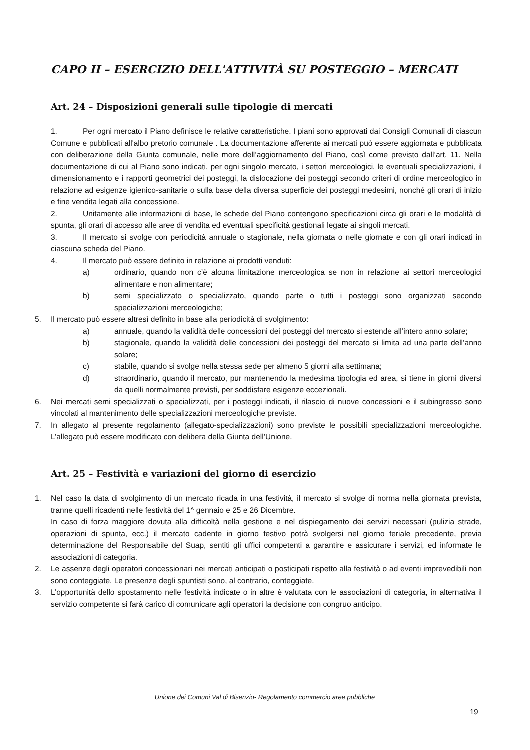CAPO II – ESERCIZIO DELL'ATTIVITÀ SU POSTEGGIO – MERCATI
Art. 24 – Disposizioni generali sulle tipologie di mercati
1. Per ogni mercato il Piano definisce le relative caratteristiche. I piani sono approvati dai Consigli Comunali di ciascun Comune e pubblicati all'albo pretorio comunale . La documentazione afferente ai mercati può essere aggiornata e pubblicata con deliberazione della Giunta comunale, nelle more dell’aggiornamento del Piano, così come previsto dall’art. 11. Nella documentazione di cui al Piano sono indicati, per ogni singolo mercato, i settori merceologici, le eventuali specializzazioni, il dimensionamento e i rapporti geometrici dei posteggi, la dislocazione dei posteggi secondo criteri di ordine merceologico in relazione ad esigenze igienico-sanitarie o sulla base della diversa superficie dei posteggi medesimi, nonché gli orari di inizio e fine vendita legati alla concessione.
2. Unitamente alle informazioni di base, le schede del Piano contengono specificazioni circa gli orari e le modalità di spunta, gli orari di accesso alle aree di vendita ed eventuali specificità gestionali legate ai singoli mercati.
3. Il mercato si svolge con periodicità annuale o stagionale, nella giornata o nelle giornate e con gli orari indicati in ciascuna scheda del Piano.
4. Il mercato può essere definito in relazione ai prodotti venduti:
a) ordinario, quando non c’è alcuna limitazione merceologica se non in relazione ai settori merceologici alimentare e non alimentare;
b) semi specializzato o specializzato, quando parte o tutti i posteggi sono organizzati secondo specializzazioni merceologiche;
5. Il mercato può essere altresì definito in base alla periodicità di svolgimento:
a) annuale, quando la validità delle concessioni dei posteggi del mercato si estende all’intero anno solare;
b) stagionale, quando la validità delle concessioni dei posteggi del mercato si limita ad una parte dell’anno solare;
c) stabile, quando si svolge nella stessa sede per almeno 5 giorni alla settimana;
d) straordinario, quando il mercato, pur mantenendo la medesima tipologia ed area, si tiene in giorni diversi da quelli normalmente previsti, per soddisfare esigenze eccezionali.
6. Nei mercati semi specializzati o specializzati, per i posteggi indicati, il rilascio di nuove concessioni e il subingresso sono vincolati al mantenimento delle specializzazioni merceologiche previste.
7. In allegato al presente regolamento (allegato-specializzazioni) sono previste le possibili specializzazioni merceologiche. L’allegato può essere modificato con delibera della Giunta dell’Unione.
Art. 25 – Festività e variazioni del giorno di esercizio
1. Nel caso la data di svolgimento di un mercato ricada in una festività, il mercato si svolge di norma nella giornata prevista, tranne quelli ricadenti nelle festività del 1^ gennaio e 25 e 26 Dicembre.
In caso di forza maggiore dovuta alla difficoltà nella gestione e nel dispiegamento dei servizi necessari (pulizia strade, operazioni di spunta, ecc.) il mercato cadente in giorno festivo potrà svolgersi nel giorno feriale precedente, previa determinazione del Responsabile del Suap, sentiti gli uffici competenti a garantire e assicurare i servizi, ed informate le associazioni di categoria.
2. Le assenze degli operatori concessionari nei mercati anticipati o posticipati rispetto alla festività o ad eventi imprevedibili non sono conteggiate. Le presenze degli spuntisti sono, al contrario, conteggiate.
3. L’opportunità dello spostamento nelle festività indicate o in altre è valutata con le associazioni di categoria, in alternativa il servizio competente si farà carico di comunicare agli operatori la decisione con congruo anticipo.
Unione dei Comuni Val di Bisenzio- Regolamento commercio aree pubbliche
19